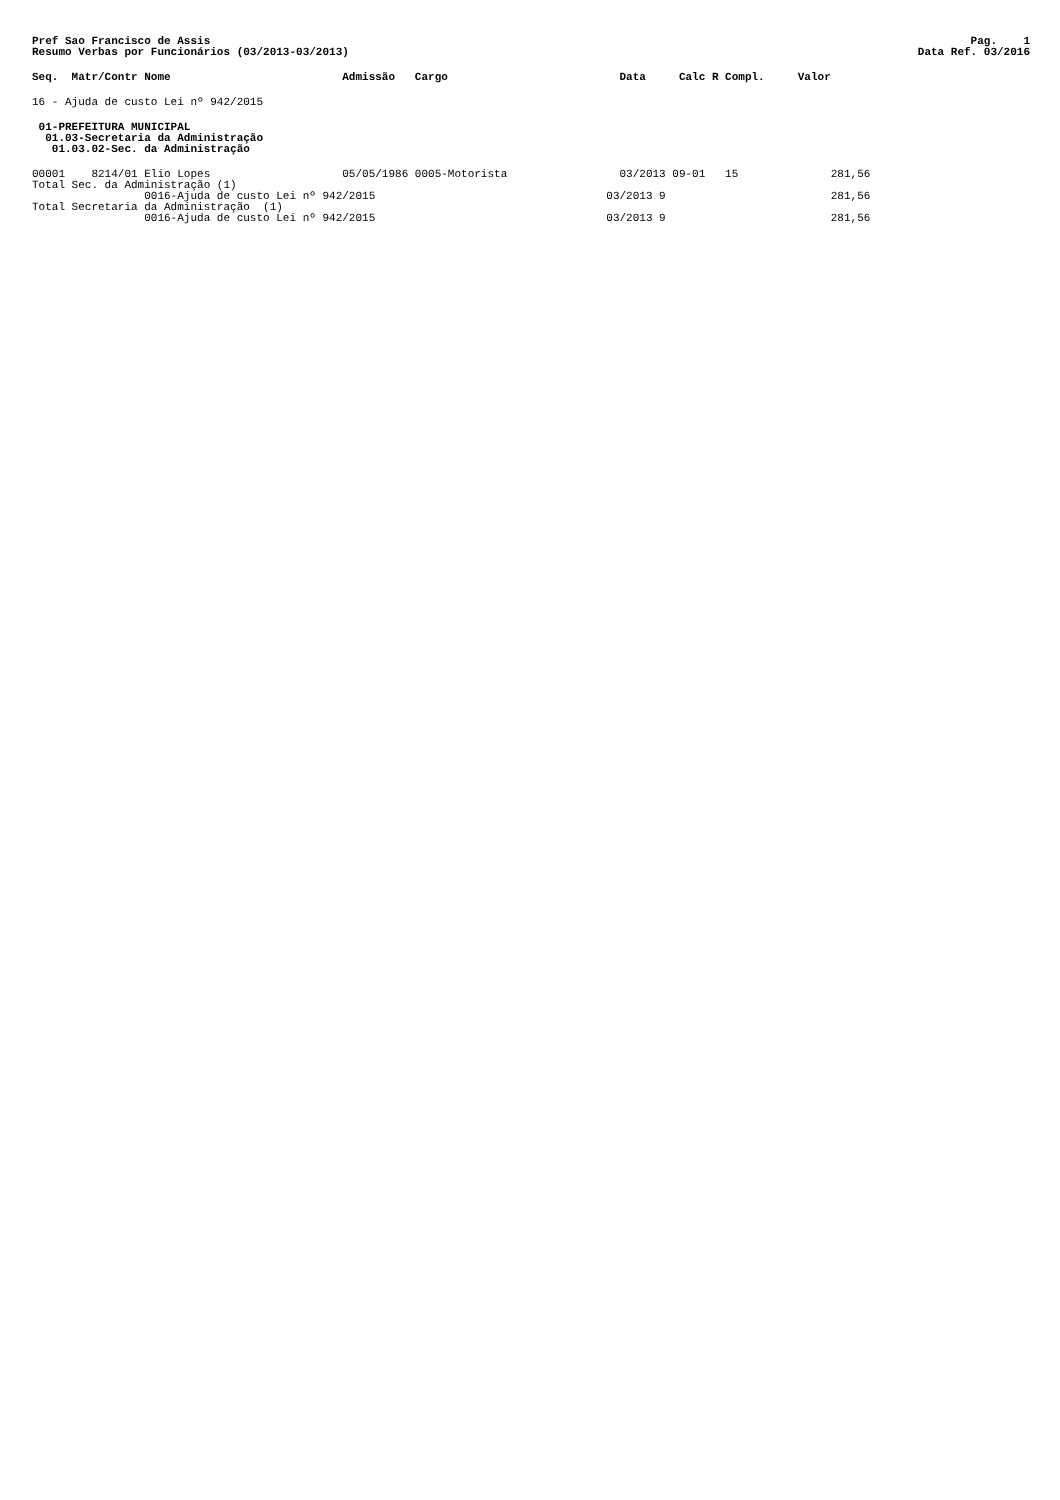Pref Sao Francisco de Assis
Resumo Verbas por Funcionários (03/2013-03/2013)
Pag. 1
Data Ref. 03/2016
Seq.  Matr/Contr Nome                          Admissão   Cargo                          Data     Calc R Compl.     Valor
16 - Ajuda de custo Lei nº 942/2015
 01-PREFEITURA MUNICIPAL
  01.03-Secretaria da Administração
   01.03.02-Sec. da Administração
00001    8214/01 Elio Lopes                    05/05/1986 0005-Motorista                 03/2013 09-01   15              281,56
Total Sec. da Administração (1)
                 0016-Ajuda de custo Lei nº 942/2015                                   03/2013 9                         281,56
Total Secretaria da Administração  (1)
                 0016-Ajuda de custo Lei nº 942/2015                                   03/2013 9                         281,56